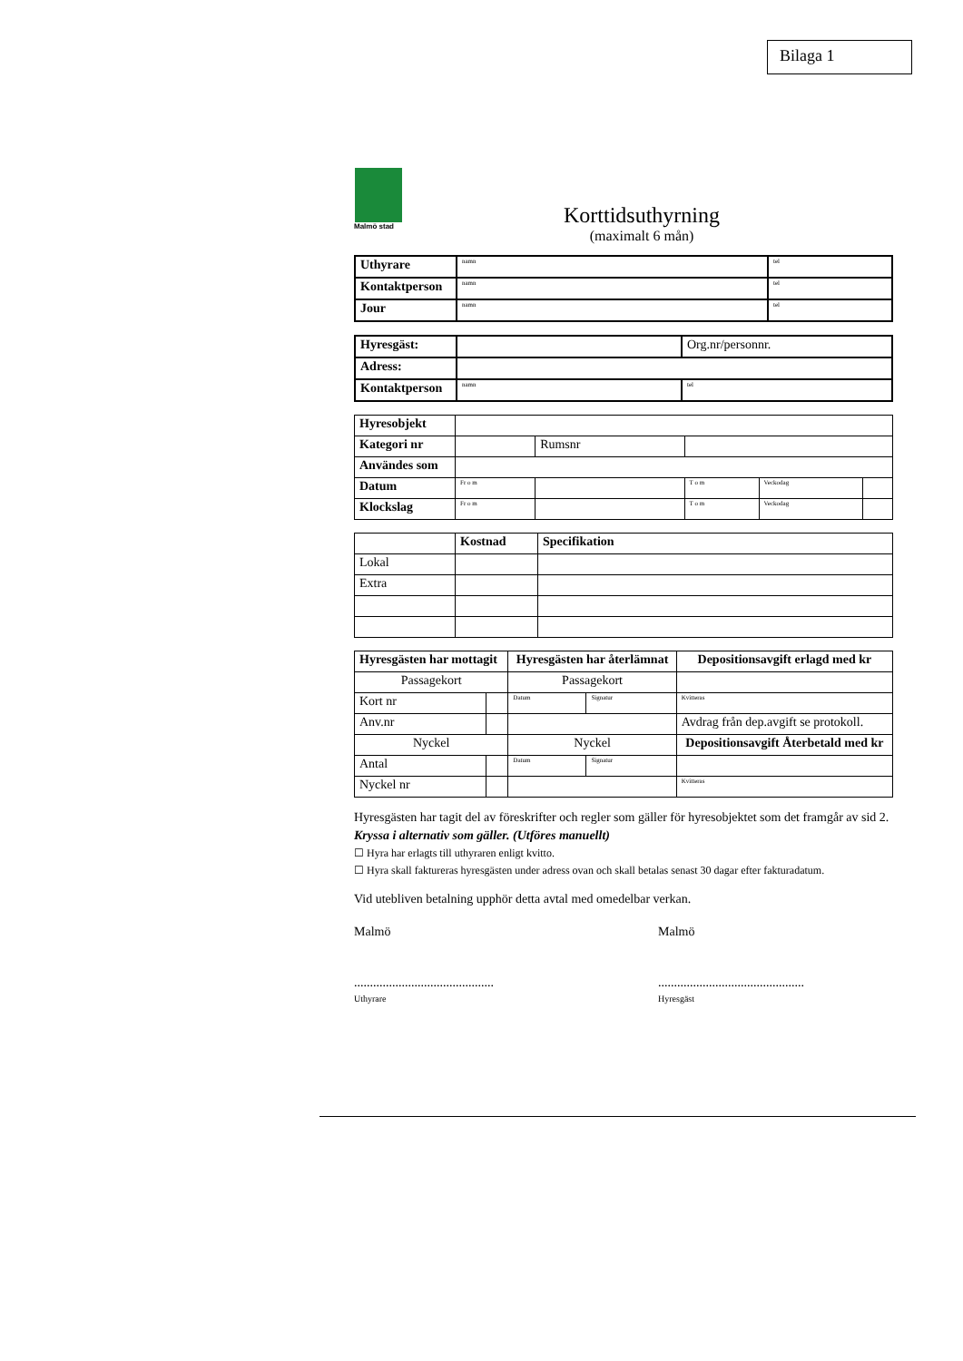Bilaga 1
Malmö stad
Korttidsuthyrning
(maximalt 6 mån)
| Uthyrare | namn | tel |
| Kontaktperson | namn | tel |
| Jour | namn | tel |
| Hyresgäst: | | Org.nr/personnr. |
| Adress: | | |
| Kontaktperson | namn | tel |
| Hyresobjekt | | | | | | |
| Kategori nr | | Rumsnr | | | | |
| Användes som | | | | | | |
| Datum | Fr o m | | | T o m | Veckodag | |
| Klockslag | Fr o m | | | T o m | Veckodag | |
| | Kostnad | Specifikation |
| --- | --- | --- |
| Lokal | | |
| Extra | | |
| Hyresgästen har mottagit | | Hyresgästen har återlämnat | | Depositionsavgift erlagd med kr |
| --- | --- | --- | --- | --- |
| Passagekort | | Passagekort | | |
| Kort nr | | Datum | Signatur | Kvitteras |
| Anv.nr | | | | Avdrag från dep.avgift se protokoll. |
| Nyckel | | Nyckel | | Depositionsavgift Återbetald med kr |
| Antal | | Datum | Signatur | |
| Nyckel nr | | | | Kvitteras |
Hyresgästen har tagit del av föreskrifter och regler som gäller för hyresobjektet som det framgår av sid 2.
Kryssa i alternativ som gäller. (Utföres manuellt)
☐ Hyra har erlagts till uthyraren enligt kvitto.
☐ Hyra skall faktureras hyresgästen under adress ovan och skall betalas senast 30 dagar efter fakturadatum.
Vid utebliven betalning upphör detta avtal med omedelbar verkan.
Malmö
............................................
Uthyrare
Malmö
..............................................
Hyresgäst